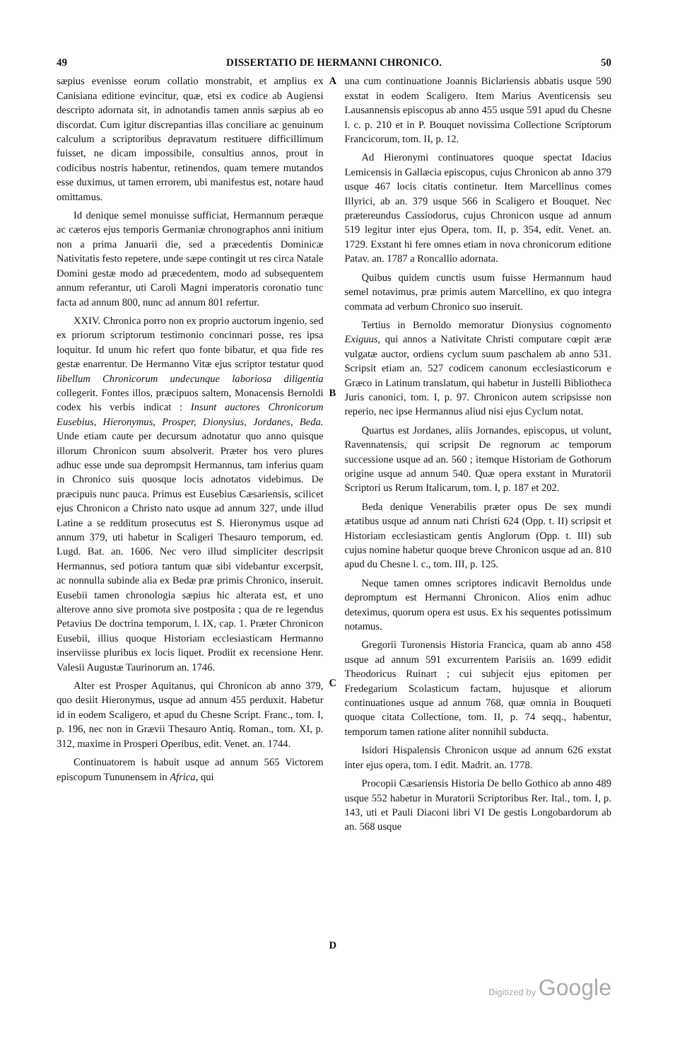49 DISSERTATIO DE HERMANNI CHRONICO. 50
sæpius evenisse eorum collatio monstrabit, et amplius ex Canisiana editione evincitur, quæ, etsi ex codice ab Augiensi descripto adornata sit, in adnotandis tamen annis sæpius ab eo discordat. Cum igitur discrepantias illas conciliare ac genuinum calculum a scriptoribus depravatum restituere difficillimum fuisset, ne dicam impossibile, consultius annos, prout in codicibus nostris habentur, retinendos, quam temere mutandos esse duximus, ut tamen errorem, ubi manifestus est, notare haud omittamus.
Id denique semel monuisse sufficiat, Hermannum peræque ac cæteros ejus temporis Germaniæ chronographos anni initium non a prima Januarii die, sed a præcedentis Dominicæ Nativitatis festo repetere, unde sæpe contingit ut res circa Natale Domini gestæ modo ad præcedentem, modo ad subsequentem annum referantur, uti Caroli Magni imperatoris coronatio tunc facta ad annum 800, nunc ad annum 801 refertur.
XXIV. Chronica porro non ex proprio auctorum ingenio, sed ex priorum scriptorum testimonio concinnari posse, res ipsa loquitur. Id unum hic refert quo fonte bibatur, et qua fide res gestæ enarrentur. De Hermanno Vitæ ejus scriptor testatur quod libellum Chronicorum undecunque laboriosa diligentia collegerit. Fontes illos, præcipuos saltem, Monacensis Bernoldi codex his verbis indicat : Insunt auctores Chronicorum Eusebius, Hieronymus, Prosper, Dionysius, Jordanes, Beda. Unde etiam caute per decursum adnotatur quo anno quisque illorum Chronicon suum absolverit. Præter hos vero plures adhuc esse unde sua deprompsit Hermannus, tam inferius quam in Chronico suis quosque locis adnotatos videbimus. De præcipuis nunc pauca. Primus est Eusebius Cæsariensis, scilicet ejus Chronicon a Christo nato usque ad annum 327, unde illud Latine a se redditum prosecutus est S. Hieronymus usque ad annum 379, uti habetur in Scaligeri Thesauro temporum, ed. Lugd. Bat. an. 1606. Nec vero illud simpliciter descripsit Hermannus, sed potiora tantum quæ sibi videbantur excerpsit, ac nonnulla subinde alia ex Bedæ præ primis Chronico, inseruit. Eusebii tamen chronologia sæpius hic alterata est, et uno alterove anno sive promota sive postposita ; qua de re legendus Petavius De doctrina temporum, l. IX, cap. 1. Præter Chronicon Eusebii, illius quoque Historiam ecclesiasticam Hermanno inserviisse pluribus ex locis liquet. Prodiit ex recensione Henr. Valesii Augustæ Taurinorum an. 1746.
Alter est Prosper Aquitanus, qui Chronicon ab anno 379, quo desiit Hieronymus, usque ad annum 455 perduxit. Habetur id in eodem Scaligero, et apud du Chesne Script. Franc., tom. I, p. 196, nec non in Grævii Thesauro Antiq. Roman., tom. XI, p. 312, maxime in Prosperi Operibus, edit. Venet. an. 1744.
Continuatorem is habuit usque ad annum 565 Victorem episcopum Tununensem in Africa, qui
ABCD
una cum continuatione Joannis Biclariensis abbatis usque 590 exstat in eodem Scaligero. Item Marius Aventicensis seu Lausannensis episcopus ab anno 455 usque 591 apud du Chesne l. c. p. 210 et in P. Bouquet novissima Collectione Scriptorum Francicorum, tom. II, p. 12.
Ad Hieronymi continuatores quoque spectat Idacius Lemicensis in Gallæcia episcopus, cujus Chronicon ab anno 379 usque 467 locis citatis continetur. Item Marcellinus comes Illyrici, ab an. 379 usque 566 in Scaligero et Bouquet. Nec prætereundus Cassiodorus, cujus Chronicon usque ad annum 519 legitur inter ejus Opera, tom. II, p. 354, edit. Venet. an. 1729. Exstant hi fere omnes etiam in nova chronicorum editione Patav. an. 1787 a Roncallio adornata.
Quibus quidem cunctis usum fuisse Hermannum haud semel notavimus, præ primis autem Marcellino, ex quo integra commata ad verbum Chronico suo inseruit.
Tertius in Bernoldo memoratur Dionysius cognomento Exiguus, qui annos a Nativitate Christi computare cœpit æræ vulgatæ auctor, ordiens cyclum suum paschalem ab anno 531. Scripsit etiam an. 527 codicem canonum ecclesiasticorum e Græco in Latinum translatum, qui habetur in Justelli Bibliotheca Juris canonici, tom. I, p. 97. Chronicon autem scripsisse non reperio, nec ipse Hermannus aliud nisi ejus Cyclum notat.
Quartus est Jordanes, aliis Jornandes, episcopus, ut volunt, Ravennatensis, qui scripsit De regnorum ac temporum successione usque ad an. 560 ; itemque Historiam de Gothorum origine usque ad annum 540. Quæ opera exstant in Muratorii Scriptori us Rerum Italicarum, tom. I, p. 187 et 202.
Beda denique Venerabilis præter opus De sex mundi ætatibus usque ad annum nati Christi 624 (Opp. t. II) scripsit et Historiam ecclesiasticam gentis Anglorum (Opp. t. III) sub cujus nomine habetur quoque breve Chronicon usque ad an. 810 apud du Chesne l. c., tom. III, p. 125.
Neque tamen omnes scriptores indicavit Bernoldus unde depromptum est Hermanni Chronicon. Alios enim adhuc deteximus, quorum opera est usus. Ex his sequentes potissimum notamus.
Gregorii Turonensis Historia Francica, quam ab anno 458 usque ad annum 591 excurrentem Parisiis an. 1699 edidit Theodoricus Ruinart ; cui subjecit ejus epitomen per Fredegarium Scolasticum factam, hujusque et aliorum continuationes usque ad annum 768, quæ omnia in Bouqueti quoque citata Collectione, tom. II, p. 74 seqq., habentur, temporum tamen ratione aliter nonnihil subducta.
Isidori Hispalensis Chronicon usque ad annum 626 exstat inter ejus opera, tom. I edit. Madrit. an. 1778.
Procopii Cæsariensis Historia De bello Gothico ab anno 489 usque 552 habetur in Muratorii Scriptoribus Rer. Ital., tom. I, p. 143, uti et Pauli Diaconi libri VI De gestis Longobardorum ab an. 568 usque
Digitized by Google